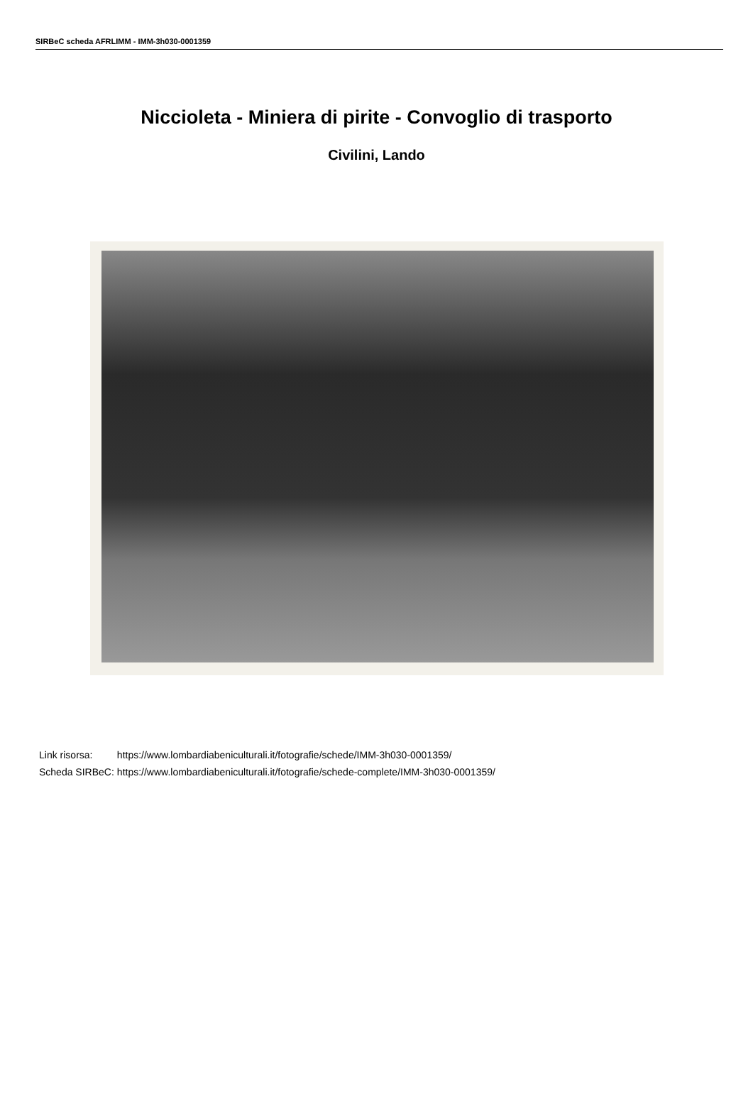SIRBeC scheda AFRLIMM - IMM-3h030-0001359
Niccioleta - Miniera di pirite - Convoglio di trasporto
Civilini, Lando
| Link risorsa: | https://www.lombardiabeniculturali.it/fotografie/schede/IMM-3h030-0001359/ |
| Scheda SIRBeC: | https://www.lombardiabeniculturali.it/fotografie/schede-complete/IMM-3h030-0001359/ |